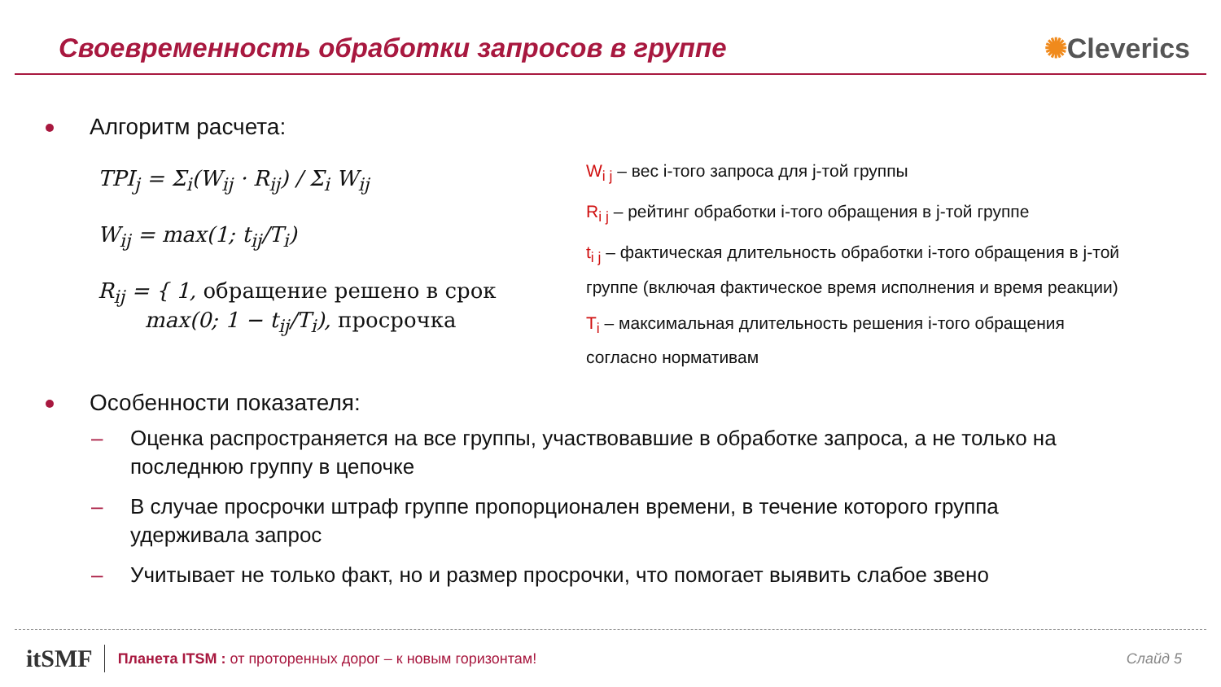Своевременность обработки запросов в группе
✺Cleverics
Алгоритм расчета:
TPI<sub>j</sub> = Σ<sub>i</sub>(W<sub>ij</sub> · R<sub>ij</sub>) / Σ<sub>i</sub> W<sub>ij</sub>
W<sub>ij</sub> = max(1; t<sub>ij</sub>/T<sub>i</sub>)
R<sub>ij</sub> = { 1, обращение решено в срок
max(0; 1 − t<sub>ij</sub>/T<sub>i</sub>), просрочка
W<sub>i j</sub> – вес i-того запроса для j-той группы
R<sub>i j</sub> – рейтинг обработки i-того обращения в j-той группе
t<sub>i j</sub> – фактическая длительность обработки i-того обращения в j-той группе (включая фактическое время исполнения и время реакции)
T<sub>i</sub> – максимальная длительность решения i-того обращения согласно нормативам
Особенности показателя:
Оценка распространяется на все группы, участвовавшие в обработке запроса, а не только на последнюю группу в цепочке
В случае просрочки штраф группе пропорционален времени, в течение которого группа удерживала запрос
Учитывает не только факт, но и размер просрочки, что помогает выявить слабое звено
itSMF
Планета ITSM : от проторенных дорог – к новым горизонтам!
Слайд 5